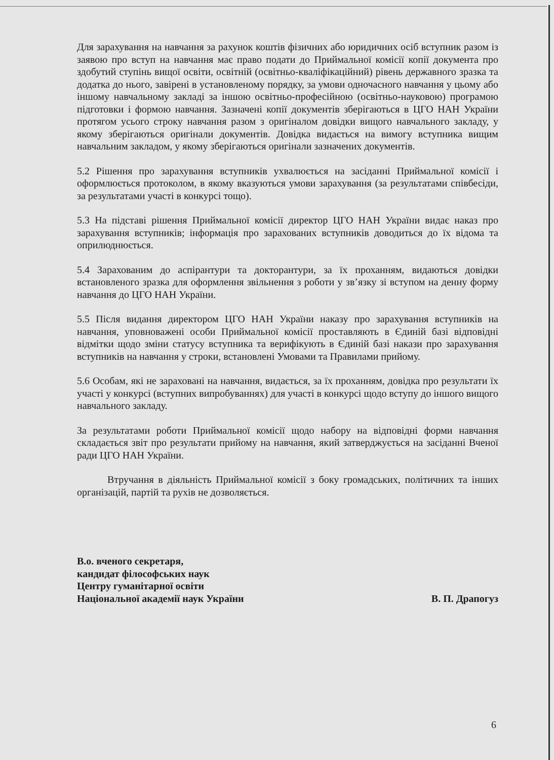Для зарахування на навчання за рахунок коштів фізичних або юридичних осіб вступник разом із заявою про вступ на навчання має право подати до Приймальної комісії копії документа про здобутий ступінь вищої освіти, освітній (освітньо-кваліфікаційний) рівень державного зразка та додатка до нього, завірені в установленому порядку, за умови одночасного навчання у цьому або іншому навчальному закладі за іншою освітньо-професійною (освітньо-науковою) програмою підготовки і формою навчання. Зазначені копії документів зберігаються в ЦГО НАН України протягом усього строку навчання разом з оригіналом довідки вищого навчального закладу, у якому зберігаються оригінали документів. Довідка видається на вимогу вступника вищим навчальним закладом, у якому зберігаються оригінали зазначених документів.
5.2 Рішення про зарахування вступників ухвалюється на засіданні Приймальної комісії і оформлюється протоколом, в якому вказуються умови зарахування (за результатами співбесіди, за результатами участі в конкурсі тощо).
5.3 На підставі рішення Приймальної комісії директор ЦГО НАН України видає наказ про зарахування вступників; інформація про зарахованих вступників доводиться до їх відома та оприлюднюється.
5.4 Зарахованим до аспірантури та докторантури, за їх проханням, видаються довідки встановленого зразка для оформлення звільнення з роботи у зв’язку зі вступом на денну форму навчання до ЦГО НАН України.
5.5 Після видання директором ЦГО НАН України наказу про зарахування вступників на навчання, уповноважені особи Приймальної комісії проставляють в Єдиній базі відповідні відмітки щодо зміни статусу вступника та верифікують в Єдиній базі накази про зарахування вступників на навчання у строки, встановлені Умовами та Правилами прийому.
5.6 Особам, які не зараховані на навчання, видається, за їх проханням, довідка про результати їх участі у конкурсі (вступних випробуваннях) для участі в конкурсі щодо вступу до іншого вищого навчального закладу.
За результатами роботи Приймальної комісії щодо набору на відповідні форми навчання складається звіт про результати прийому на навчання, який затверджується на засіданні Вченої ради ЦГО НАН України.
Втручання в діяльність Приймальної комісії з боку громадських, політичних та інших організацій, партій та рухів не дозволяється.
В.о. вченого секретаря,
кандидат філософських наук
Центру гуманітарної освіти
Національної академії наук України
В. П. Драпогуз
6